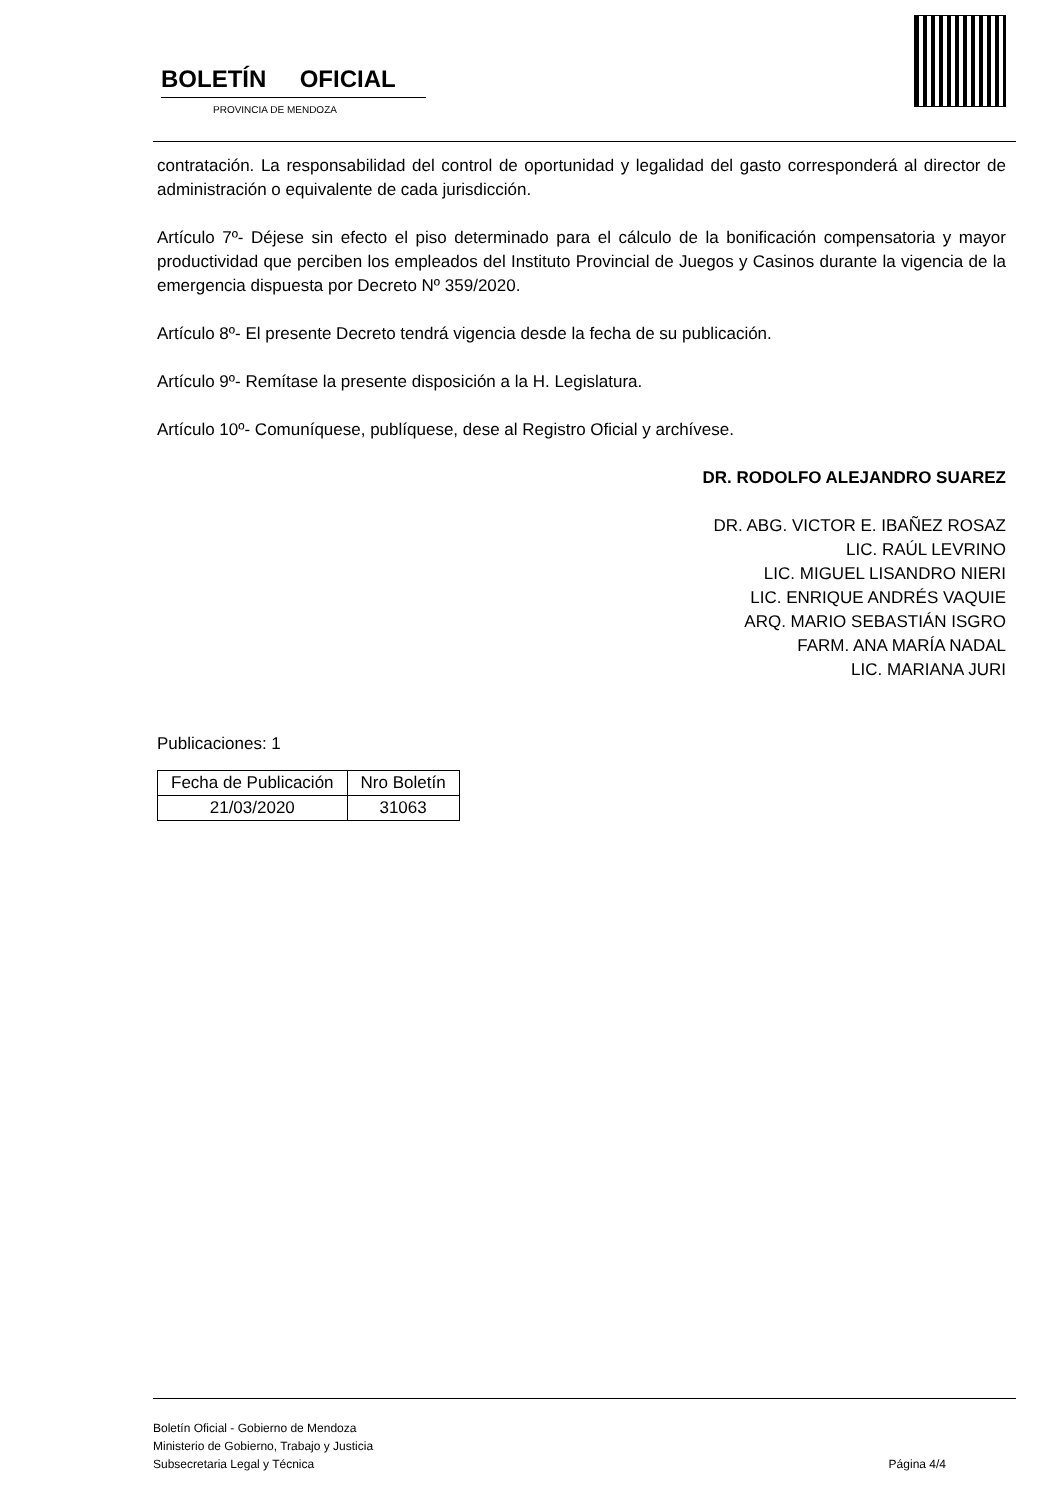BOLETÍN OFICIAL
PROVINCIA DE MENDOZA
contratación. La responsabilidad del control de oportunidad y legalidad del gasto corresponderá al director de administración o equivalente de cada jurisdicción.
Artículo 7º- Déjese sin efecto el piso determinado para el cálculo de la bonificación compensatoria y mayor productividad que perciben los empleados del Instituto Provincial de Juegos y Casinos durante la vigencia de la emergencia dispuesta por Decreto Nº 359/2020.
Artículo 8º- El presente Decreto tendrá vigencia desde la fecha de su publicación.
Artículo 9º- Remítase la presente disposición a la H. Legislatura.
Artículo 10º- Comuníquese, publíquese, dese al Registro Oficial y archívese.
DR. RODOLFO ALEJANDRO SUAREZ
DR. ABG. VICTOR E. IBAÑEZ ROSAZ
LIC. RAÚL LEVRINO
LIC. MIGUEL LISANDRO NIERI
LIC. ENRIQUE ANDRÉS VAQUIE
ARQ. MARIO SEBASTIÁN ISGRO
FARM. ANA MARÍA NADAL
LIC. MARIANA JURI
Publicaciones: 1
| Fecha de Publicación | Nro Boletín |
| --- | --- |
| 21/03/2020 | 31063 |
Boletín Oficial - Gobierno de Mendoza
Ministerio de Gobierno, Trabajo y Justicia
Subsecretaria Legal y Técnica
Página 4/4